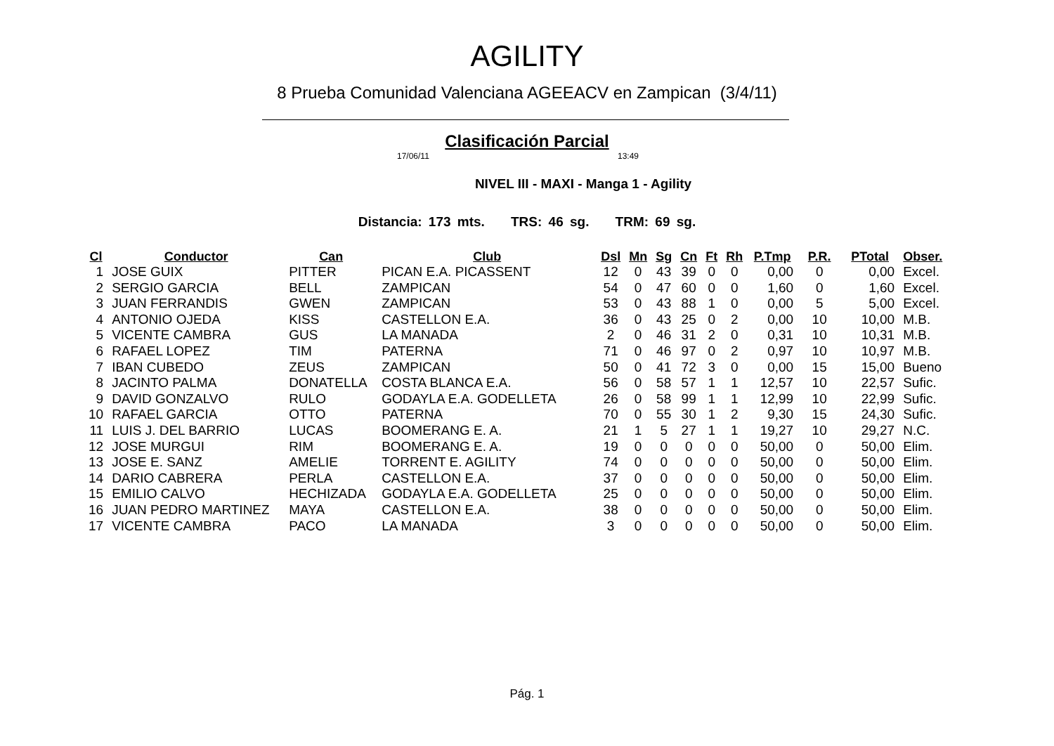AGILITY
8 Prueba Comunidad Valenciana AGEEACV en Zampican (3/4/11)
Clasificación Parcial
17/06/11 13:49
NIVEL III - MAXI - Manga 1 - Agility
Distancia: 173 mts. TRS: 46 sg. TRM: 69 sg.
| Cl | Conductor | Can | Club | Dsl | Mn | Sg | Cn | Ft | Rh | P.Tmp | P.R. | PTotal | Obser. |
| --- | --- | --- | --- | --- | --- | --- | --- | --- | --- | --- | --- | --- | --- |
| 1 | JOSE GUIX | PITTER | PICAN E.A. PICASSENT | 12 | 0 | 43 | 39 | 0 | 0 | 0,00 | 0 | 0,00 | Excel. |
| 2 | SERGIO GARCIA | BELL | ZAMPICAN | 54 | 0 | 47 | 60 | 0 | 0 | 1,60 | 0 | 1,60 | Excel. |
| 3 | JUAN FERRANDIS | GWEN | ZAMPICAN | 53 | 0 | 43 | 88 | 1 | 0 | 0,00 | 5 | 5,00 | Excel. |
| 4 | ANTONIO OJEDA | KISS | CASTELLON E.A. | 36 | 0 | 43 | 25 | 0 | 2 | 0,00 | 10 | 10,00 | M.B. |
| 5 | VICENTE CAMBRA | GUS | LA MANADA | 2 | 0 | 46 | 31 | 2 | 0 | 0,31 | 10 | 10,31 | M.B. |
| 6 | RAFAEL LOPEZ | TIM | PATERNA | 71 | 0 | 46 | 97 | 0 | 2 | 0,97 | 10 | 10,97 | M.B. |
| 7 | IBAN CUBEDO | ZEUS | ZAMPICAN | 50 | 0 | 41 | 72 | 3 | 0 | 0,00 | 15 | 15,00 | Bueno |
| 8 | JACINTO PALMA | DONATELLA | COSTA BLANCA E.A. | 56 | 0 | 58 | 57 | 1 | 1 | 12,57 | 10 | 22,57 | Sufic. |
| 9 | DAVID GONZALVO | RULO | GODAYLA E.A. GODELLETA | 26 | 0 | 58 | 99 | 1 | 1 | 12,99 | 10 | 22,99 | Sufic. |
| 10 | RAFAEL GARCIA | OTTO | PATERNA | 70 | 0 | 55 | 30 | 1 | 2 | 9,30 | 15 | 24,30 | Sufic. |
| 11 | LUIS J. DEL BARRIO | LUCAS | BOOMERANG E. A. | 21 | 1 | 5 | 27 | 1 | 1 | 19,27 | 10 | 29,27 | N.C. |
| 12 | JOSE MURGUI | RIM | BOOMERANG E. A. | 19 | 0 | 0 | 0 | 0 | 0 | 50,00 | 0 | 50,00 | Elim. |
| 13 | JOSE E. SANZ | AMELIE | TORRENT E. AGILITY | 74 | 0 | 0 | 0 | 0 | 0 | 50,00 | 0 | 50,00 | Elim. |
| 14 | DARIO CABRERA | PERLA | CASTELLON E.A. | 37 | 0 | 0 | 0 | 0 | 0 | 50,00 | 0 | 50,00 | Elim. |
| 15 | EMILIO CALVO | HECHIZADA | GODAYLA E.A. GODELLETA | 25 | 0 | 0 | 0 | 0 | 0 | 50,00 | 0 | 50,00 | Elim. |
| 16 | JUAN PEDRO MARTINEZ | MAYA | CASTELLON E.A. | 38 | 0 | 0 | 0 | 0 | 0 | 50,00 | 0 | 50,00 | Elim. |
| 17 | VICENTE CAMBRA | PACO | LA MANADA | 3 | 0 | 0 | 0 | 0 | 0 | 50,00 | 0 | 50,00 | Elim. |
Pág. 1